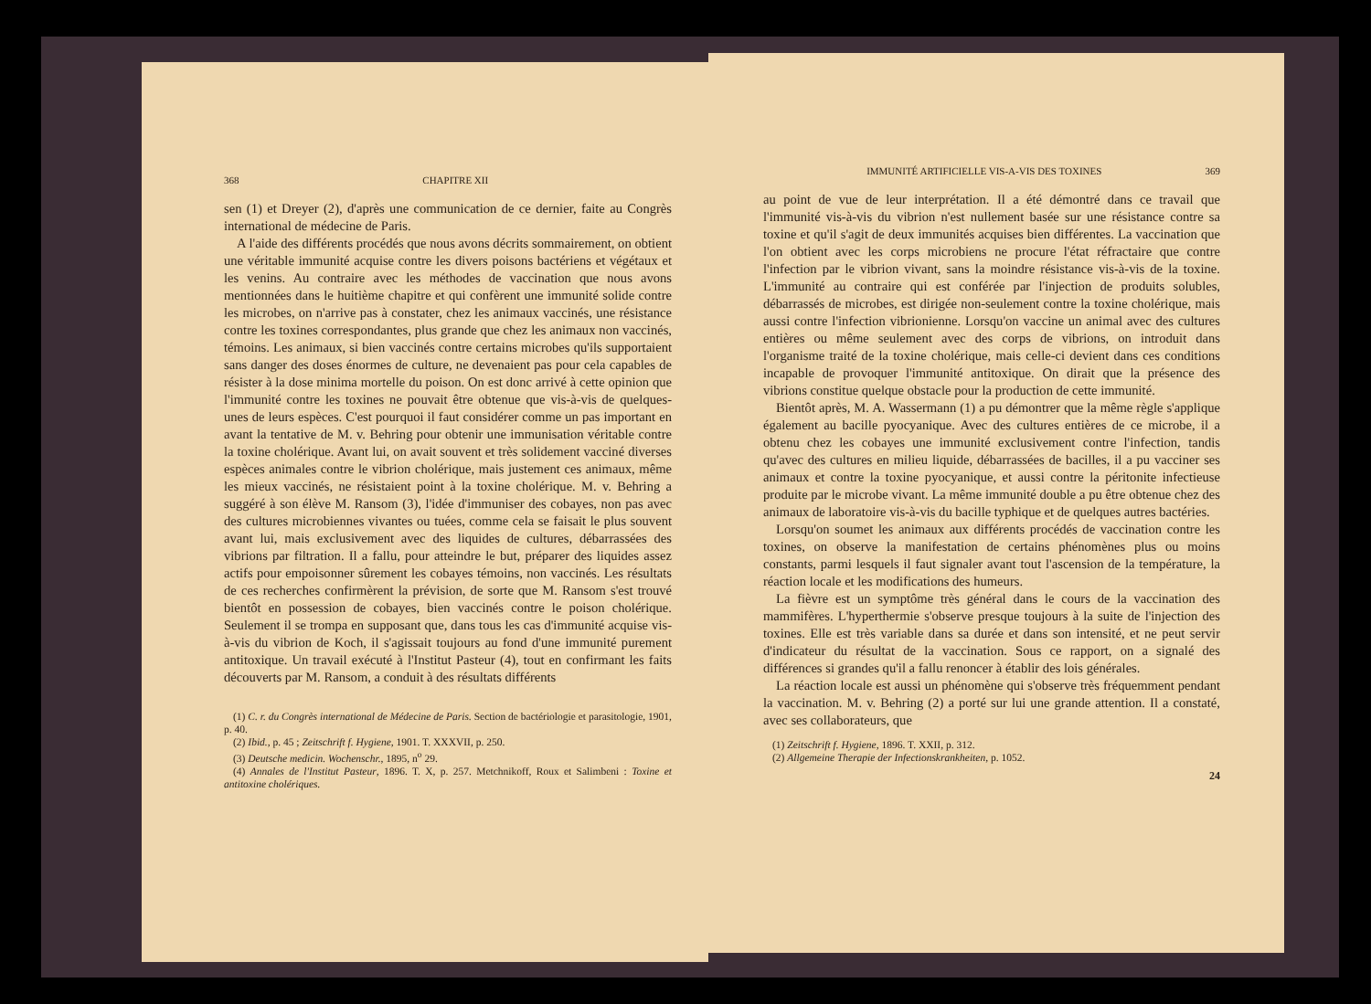368 CHAPITRE XII
sen (1) et Dreyer (2), d'après une communication de ce dernier, faite au Congrès international de médecine de Paris.
A l'aide des différents procédés que nous avons décrits sommairement, on obtient une véritable immunité acquise contre les divers poisons bactériens et végétaux et les venins. Au contraire avec les méthodes de vaccination que nous avons mentionnées dans le huitième chapitre et qui confèrent une immunité solide contre les microbes, on n'arrive pas à constater, chez les animaux vaccinés, une résistance contre les toxines correspondantes, plus grande que chez les animaux non vaccinés, témoins. Les animaux, si bien vaccinés contre certains microbes qu'ils supportaient sans danger des doses énormes de culture, ne devenaient pas pour cela capables de résister à la dose minima mortelle du poison. On est donc arrivé à cette opinion que l'immunité contre les toxines ne pouvait être obtenue que vis-à-vis de quelques-unes de leurs espèces. C'est pourquoi il faut considérer comme un pas important en avant la tentative de M. v. Behring pour obtenir une immunisation véritable contre la toxine cholérique. Avant lui, on avait souvent et très solidement vacciné diverses espèces animales contre le vibrion cholérique, mais justement ces animaux, même les mieux vaccinés, ne résistaient point à la toxine cholérique. M. v. Behring a suggéré à son élève M. Ransom (3), l'idée d'immuniser des cobayes, non pas avec des cultures microbiennes vivantes ou tuées, comme cela se faisait le plus souvent avant lui, mais exclusivement avec des liquides de cultures, débarrassées des vibrions par filtration. Il a fallu, pour atteindre le but, préparer des liquides assez actifs pour empoisonner sûrement les cobayes témoins, non vaccinés. Les résultats de ces recherches confirmèrent la prévision, de sorte que M. Ransom s'est trouvé bientôt en possession de cobayes, bien vaccinés contre le poison cholérique. Seulement il se trompa en supposant que, dans tous les cas d'immunité acquise vis-à-vis du vibrion de Koch, il s'agissait toujours au fond d'une immunité purement antitoxique. Un travail exécuté à l'Institut Pasteur (4), tout en confirmant les faits découverts par M. Ransom, a conduit à des résultats différents
(1) C. r. du Congrès international de Médecine de Paris. Section de bactériologie et parasitologie, 1901, p. 40.
(2) Ibid., p. 45 ; Zeitschrift f. Hygiene, 1901. T. XXXVII, p. 250.
(3) Deutsche medicin. Wochenschr., 1895, n<sup>o</sup> 29.
(4) Annales de l'Institut Pasteur, 1896. T. X, p. 257. Metchnikoff, Roux et Salimbeni : Toxine et antitoxine cholériques.
IMMUNITÉ ARTIFICIELLE VIS-A-VIS DES TOXINES 369
au point de vue de leur interprétation. Il a été démontré dans ce travail que l'immunité vis-à-vis du vibrion n'est nullement basée sur une résistance contre sa toxine et qu'il s'agit de deux immunités acquises bien différentes. La vaccination que l'on obtient avec les corps microbiens ne procure l'état réfractaire que contre l'infection par le vibrion vivant, sans la moindre résistance vis-à-vis de la toxine. L'immunité au contraire qui est conférée par l'injection de produits solubles, débarrassés de microbes, est dirigée non-seulement contre la toxine cholérique, mais aussi contre l'infection vibrionienne. Lorsqu'on vaccine un animal avec des cultures entières ou même seulement avec des corps de vibrions, on introduit dans l'organisme traité de la toxine cholérique, mais celle-ci devient dans ces conditions incapable de provoquer l'immunité antitoxique. On dirait que la présence des vibrions constitue quelque obstacle pour la production de cette immunité.
Bientôt après, M. A. Wassermann (1) a pu démontrer que la même règle s'applique également au bacille pyocyanique. Avec des cultures entières de ce microbe, il a obtenu chez les cobayes une immunité exclusivement contre l'infection, tandis qu'avec des cultures en milieu liquide, débarrassées de bacilles, il a pu vacciner ses animaux et contre la toxine pyocyanique, et aussi contre la péritonite infectieuse produite par le microbe vivant. La même immunité double a pu être obtenue chez des animaux de laboratoire vis-à-vis du bacille typhique et de quelques autres bactéries.
Lorsqu'on soumet les animaux aux différents procédés de vaccination contre les toxines, on observe la manifestation de certains phénomènes plus ou moins constants, parmi lesquels il faut signaler avant tout l'ascension de la température, la réaction locale et les modifications des humeurs.
La fièvre est un symptôme très général dans le cours de la vaccination des mammifères. L'hyperthermie s'observe presque toujours à la suite de l'injection des toxines. Elle est très variable dans sa durée et dans son intensité, et ne peut servir d'indicateur du résultat de la vaccination. Sous ce rapport, on a signalé des différences si grandes qu'il a fallu renoncer à établir des lois générales.
La réaction locale est aussi un phénomène qui s'observe très fréquemment pendant la vaccination. M. v. Behring (2) a porté sur lui une grande attention. Il a constaté, avec ses collaborateurs, que
(1) Zeitschrift f. Hygiene, 1896. T. XXII, p. 312.
(2) Allgemeine Therapie der Infectionskrankheiten, p. 1052.
24